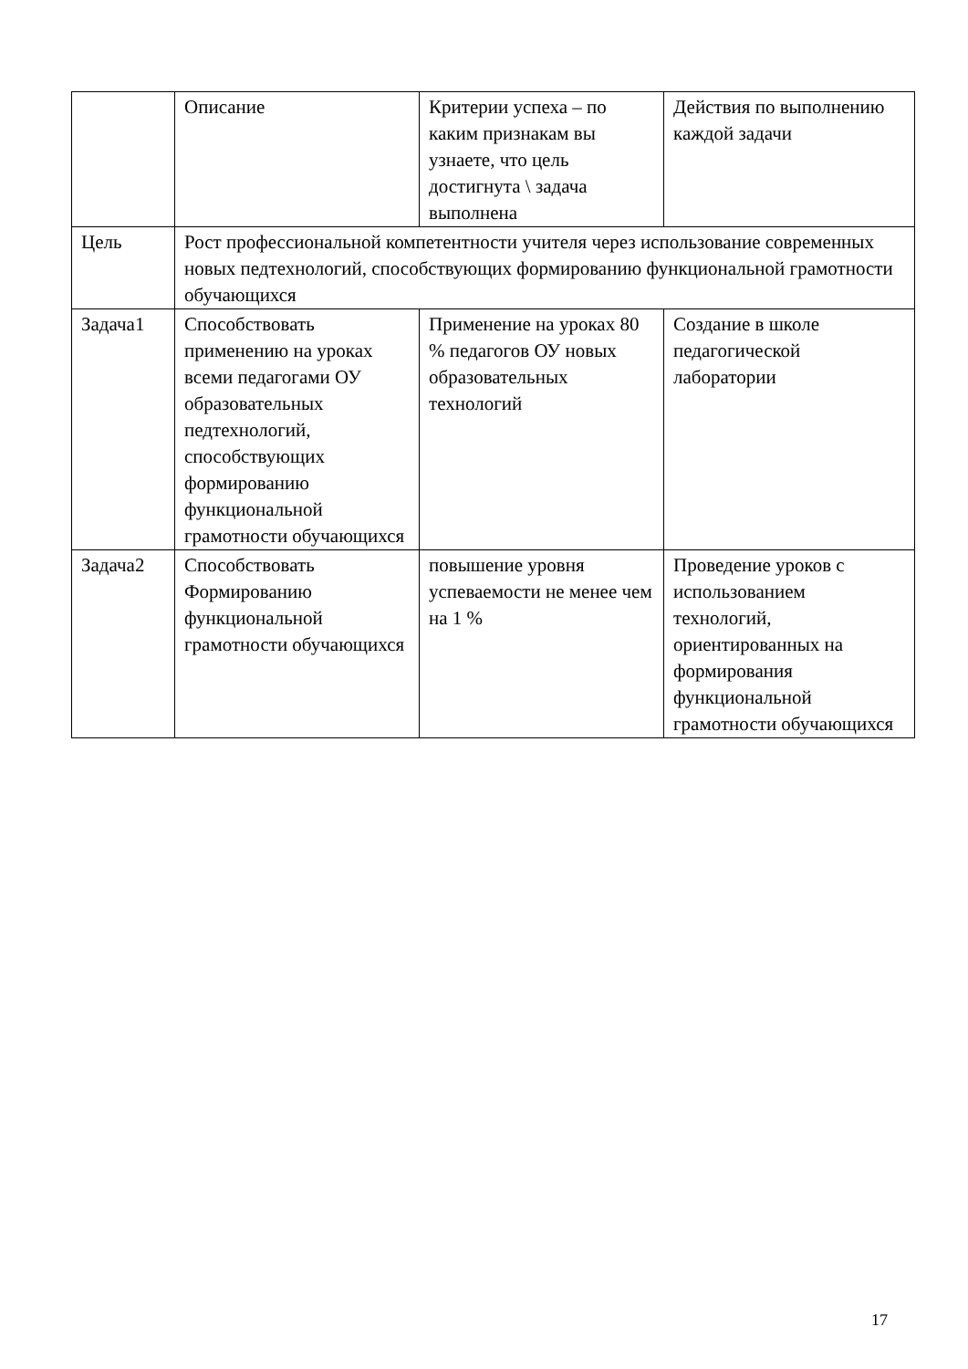| | Описание | Критерии успеха – по каким признакам вы узнаете, что цель достигнута \ задача выполнена | Действия по выполнению каждой задачи |
| Цель | Рост профессиональной компетентности учителя через использование современных новых педтехнологий, способствующих формированию функциональной грамотности обучающихся | | |
| Задача1 | Способствовать применению на уроках всеми педагогами ОУ образовательных педтехнологий, способствующих формированию функциональной грамотности обучающихся | Применение на уроках 80 % педагогов ОУ новых образовательных технологий | Создание в школе педагогической лаборатории |
| Задача2 | Способствовать Формированию функциональной грамотности обучающихся | повышение уровня успеваемости не менее чем на 1 % | Проведение уроков с использованием технологий, ориентированных на формирования функциональной грамотности обучающихся |
17